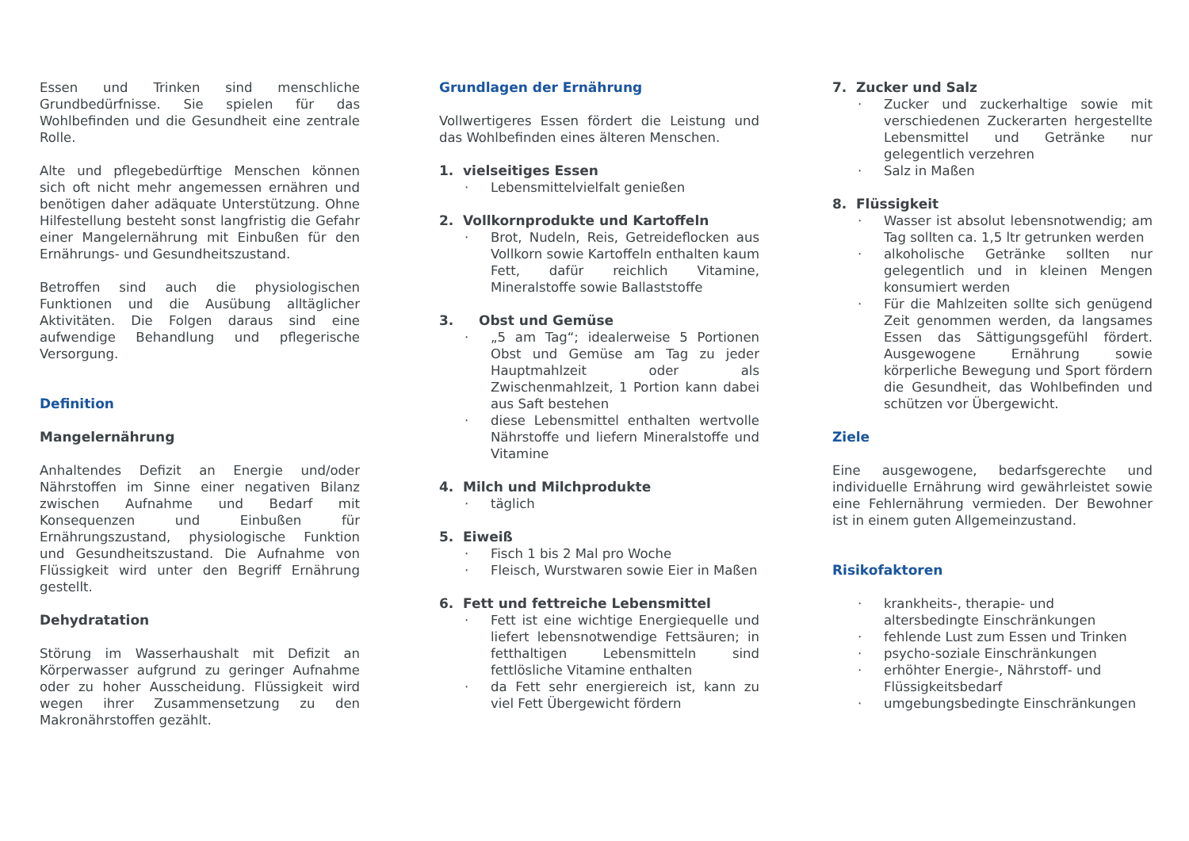Essen und Trinken sind menschliche Grundbedürfnisse. Sie spielen für das Wohlbefinden und die Gesundheit eine zentrale Rolle.
Alte und pflegebedürftige Menschen können sich oft nicht mehr angemessen ernähren und benötigen daher adäquate Unterstützung. Ohne Hilfestellung besteht sonst langfristig die Gefahr einer Mangelernährung mit Einbußen für den Ernährungs- und Gesundheitszustand.
Betroffen sind auch die physiologischen Funktionen und die Ausübung alltäglicher Aktivitäten. Die Folgen daraus sind eine aufwendige Behandlung und pflegerische Versorgung.
Definition
Mangelernährung
Anhaltendes Defizit an Energie und/oder Nährstoffen im Sinne einer negativen Bilanz zwischen Aufnahme und Bedarf mit Konsequenzen und Einbußen für Ernährungszustand, physiologische Funktion und Gesundheitszustand. Die Aufnahme von Flüssigkeit wird unter den Begriff Ernährung gestellt.
Dehydratation
Störung im Wasserhaushalt mit Defizit an Körperwasser aufgrund zu geringer Aufnahme oder zu hoher Ausscheidung. Flüssigkeit wird wegen ihrer Zusammensetzung zu den Makronährstoffen gezählt.
Grundlagen der Ernährung
Vollwertigeres Essen fördert die Leistung und das Wohlbefinden eines älteren Menschen.
1. vielseitiges Essen
· Lebensmittelvielfalt genießen
2. Vollkornprodukte und Kartoffeln
· Brot, Nudeln, Reis, Getreideflocken aus Vollkorn sowie Kartoffeln enthalten kaum Fett, dafür reichlich Vitamine, Mineralstoffe sowie Ballaststoffe
3. Obst und Gemüse
· „5 am Tag“; idealerweise 5 Portionen Obst und Gemüse am Tag zu jeder Hauptmahlzeit oder als Zwischenmahlzeit, 1 Portion kann dabei aus Saft bestehen
· diese Lebensmittel enthalten wertvolle Nährstoffe und liefern Mineralstoffe und Vitamine
4. Milch und Milchprodukte
· täglich
5. Eiweiß
· Fisch 1 bis 2 Mal pro Woche
· Fleisch, Wurstwaren sowie Eier in Maßen
6. Fett und fettreiche Lebensmittel
· Fett ist eine wichtige Energiequelle und liefert lebensnotwendige Fettsäuren; in fetthaltigen Lebensmitteln sind fettlösliche Vitamine enthalten
· da Fett sehr energiereich ist, kann zu viel Fett Übergewicht fördern
7. Zucker und Salz
· Zucker und zuckerhaltige sowie mit verschiedenen Zuckerarten hergestellte Lebensmittel und Getränke nur gelegentlich verzehren
· Salz in Maßen
8. Flüssigkeit
· Wasser ist absolut lebensnotwendig; am Tag sollten ca. 1,5 ltr getrunken werden
· alkoholische Getränke sollten nur gelegentlich und in kleinen Mengen konsumiert werden
· Für die Mahlzeiten sollte sich genügend Zeit genommen werden, da langsames Essen das Sättigungsgefühl fördert. Ausgewogene Ernährung sowie körperliche Bewegung und Sport fördern die Gesundheit, das Wohlbefinden und schützen vor Übergewicht.
Ziele
Eine ausgewogene, bedarfsgerechte und individuelle Ernährung wird gewährleistet sowie eine Fehlernährung vermieden. Der Bewohner ist in einem guten Allgemeinzustand.
Risikofaktoren
· krankheits-, therapie- und altersbedingte Einschränkungen
· fehlende Lust zum Essen und Trinken
· psycho-soziale Einschränkungen
· erhöhter Energie-, Nährstoff- und Flüssigkeitsbedarf
· umgebungsbedingte Einschränkungen